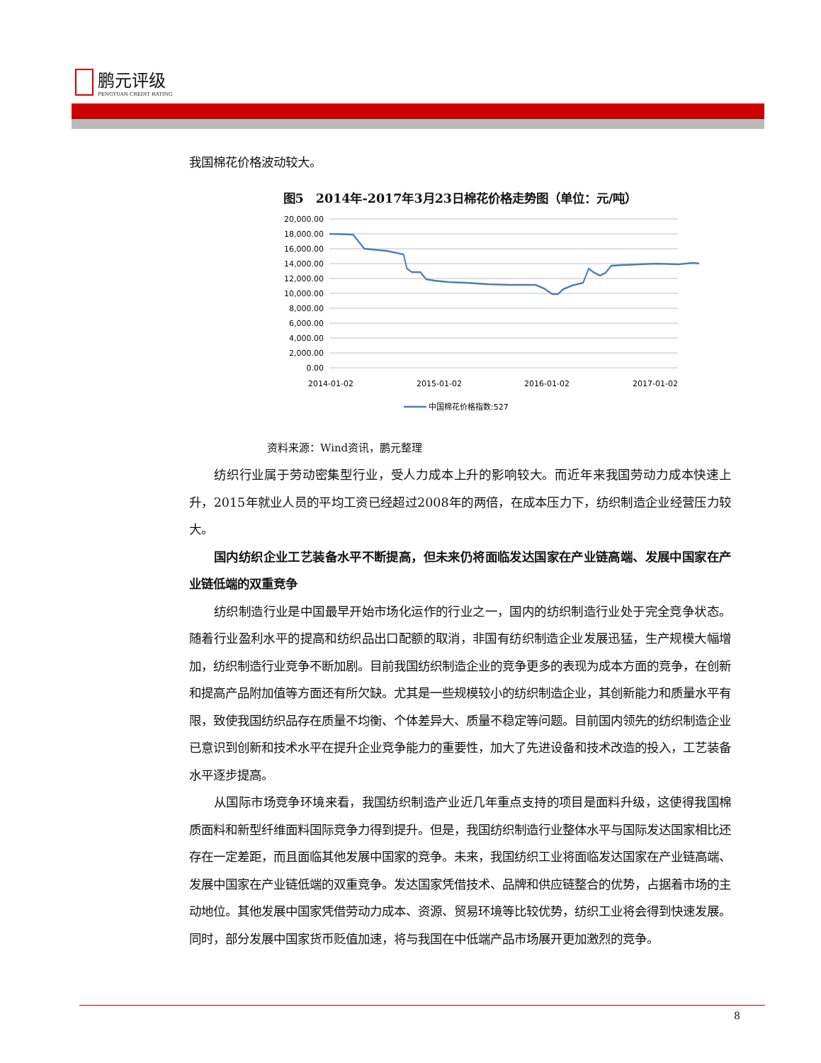鹏元评级
PENGYUAN CREDIT RATING
我国棉花价格波动较大。
图5　2014年-2017年3月23日棉花价格走势图（单位：元/吨）
20,000.00
18,000.00
16,000.00
14,000.00
12,000.00
10,000.00
8,000.00
6,000.00
4,000.00
2,000.00
0.00
2014-01-02
2015-01-02
2016-01-02
2017-01-02
中国棉花价格指数:527
资料来源：Wind资讯，鹏元整理
纺织行业属于劳动密集型行业，受人力成本上升的影响较大。而近年来我国劳动力成本快速上升，2015年就业人员的平均工资已经超过2008年的两倍，在成本压力下，纺织制造企业经营压力较大。
国内纺织企业工艺装备水平不断提高，但未来仍将面临发达国家在产业链高端、发展中国家在产业链低端的双重竞争
纺织制造行业是中国最早开始市场化运作的行业之一，国内的纺织制造行业处于完全竞争状态。随着行业盈利水平的提高和纺织品出口配额的取消，非国有纺织制造企业发展迅猛，生产规模大幅增加，纺织制造行业竞争不断加剧。目前我国纺织制造企业的竞争更多的表现为成本方面的竞争，在创新和提高产品附加值等方面还有所欠缺。尤其是一些规模较小的纺织制造企业，其创新能力和质量水平有限，致使我国纺织品存在质量不均衡、个体差异大、质量不稳定等问题。目前国内领先的纺织制造企业已意识到创新和技术水平在提升企业竞争能力的重要性，加大了先进设备和技术改造的投入，工艺装备水平逐步提高。
从国际市场竞争环境来看，我国纺织制造产业近几年重点支持的项目是面料升级，这使得我国棉质面料和新型纤维面料国际竞争力得到提升。但是，我国纺织制造行业整体水平与国际发达国家相比还存在一定差距，而且面临其他发展中国家的竞争。未来，我国纺织工业将面临发达国家在产业链高端、发展中国家在产业链低端的双重竞争。发达国家凭借技术、品牌和供应链整合的优势，占据着市场的主动地位。其他发展中国家凭借劳动力成本、资源、贸易环境等比较优势，纺织工业将会得到快速发展。同时，部分发展中国家货币贬值加速，将与我国在中低端产品市场展开更加激烈的竞争。
8